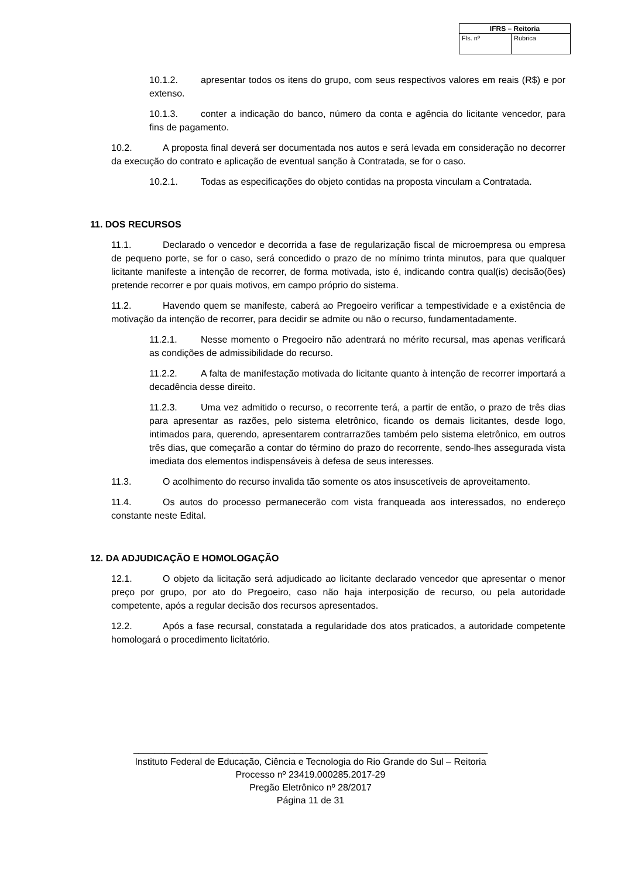| IFRS – Reitoria | |
| --- | --- |
| Fls. nº | Rubrica |
10.1.2. apresentar todos os itens do grupo, com seus respectivos valores em reais (R$) e por extenso.
10.1.3. conter a indicação do banco, número da conta e agência do licitante vencedor, para fins de pagamento.
10.2. A proposta final deverá ser documentada nos autos e será levada em consideração no decorrer da execução do contrato e aplicação de eventual sanção à Contratada, se for o caso.
10.2.1. Todas as especificações do objeto contidas na proposta vinculam a Contratada.
11. DOS RECURSOS
11.1. Declarado o vencedor e decorrida a fase de regularização fiscal de microempresa ou empresa de pequeno porte, se for o caso, será concedido o prazo de no mínimo trinta minutos, para que qualquer licitante manifeste a intenção de recorrer, de forma motivada, isto é, indicando contra qual(is) decisão(ões) pretende recorrer e por quais motivos, em campo próprio do sistema.
11.2. Havendo quem se manifeste, caberá ao Pregoeiro verificar a tempestividade e a existência de motivação da intenção de recorrer, para decidir se admite ou não o recurso, fundamentadamente.
11.2.1. Nesse momento o Pregoeiro não adentrará no mérito recursal, mas apenas verificará as condições de admissibilidade do recurso.
11.2.2. A falta de manifestação motivada do licitante quanto à intenção de recorrer importará a decadência desse direito.
11.2.3. Uma vez admitido o recurso, o recorrente terá, a partir de então, o prazo de três dias para apresentar as razões, pelo sistema eletrônico, ficando os demais licitantes, desde logo, intimados para, querendo, apresentarem contrarrazões também pelo sistema eletrônico, em outros três dias, que começarão a contar do término do prazo do recorrente, sendo-lhes assegurada vista imediata dos elementos indispensáveis à defesa de seus interesses.
11.3. O acolhimento do recurso invalida tão somente os atos insuscetíveis de aproveitamento.
11.4. Os autos do processo permanecerão com vista franqueada aos interessados, no endereço constante neste Edital.
12. DA ADJUDICAÇÃO E HOMOLOGAÇÃO
12.1. O objeto da licitação será adjudicado ao licitante declarado vencedor que apresentar o menor preço por grupo, por ato do Pregoeiro, caso não haja interposição de recurso, ou pela autoridade competente, após a regular decisão dos recursos apresentados.
12.2. Após a fase recursal, constatada a regularidade dos atos praticados, a autoridade competente homologará o procedimento licitatório.
____________________________________________________________________
Instituto Federal de Educação, Ciência e Tecnologia do Rio Grande do Sul – Reitoria
Processo nº 23419.000285.2017-29
Pregão Eletrônico nº 28/2017
Página 11 de 31